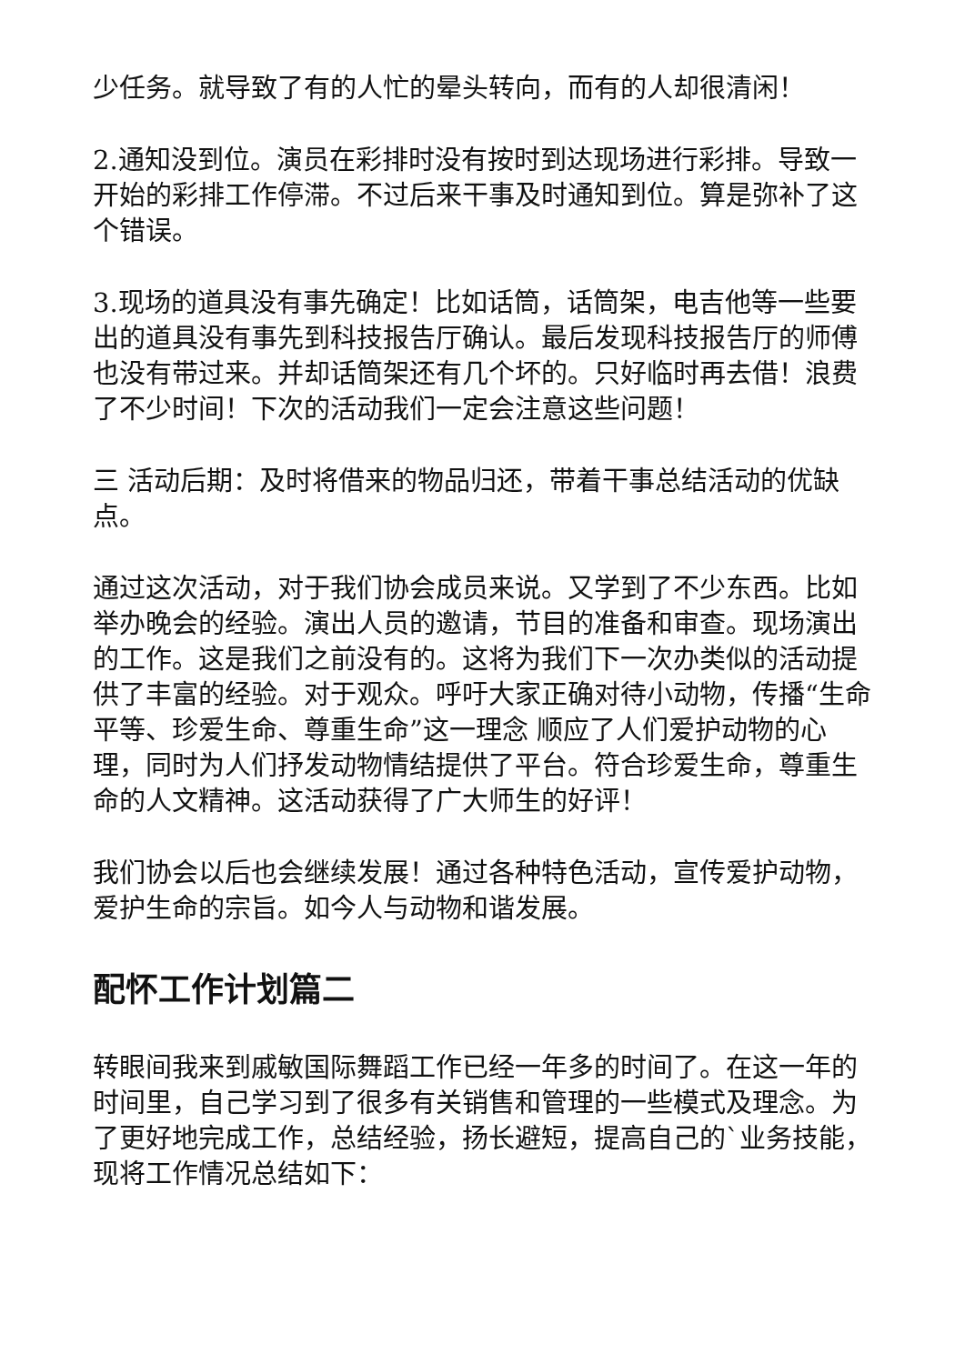少任务。就导致了有的人忙的晕头转向，而有的人却很清闲！
2.通知没到位。演员在彩排时没有按时到达现场进行彩排。导致一开始的彩排工作停滞。不过后来干事及时通知到位。算是弥补了这个错误。
3.现场的道具没有事先确定！比如话筒，话筒架，电吉他等一些要出的道具没有事先到科技报告厅确认。最后发现科技报告厅的师傅也没有带过来。并却话筒架还有几个坏的。只好临时再去借！浪费了不少时间！下次的活动我们一定会注意这些问题！
三 活动后期：及时将借来的物品归还，带着干事总结活动的优缺点。
通过这次活动，对于我们协会成员来说。又学到了不少东西。比如举办晚会的经验。演出人员的邀请，节目的准备和审查。现场演出的工作。这是我们之前没有的。这将为我们下一次办类似的活动提供了丰富的经验。对于观众。呼吁大家正确对待小动物，传播“生命平等、珍爱生命、尊重生命”这一理念 顺应了人们爱护动物的心理，同时为人们抒发动物情结提供了平台。符合珍爱生命，尊重生命的人文精神。这活动获得了广大师生的好评！
我们协会以后也会继续发展！通过各种特色活动，宣传爱护动物，爱护生命的宗旨。如今人与动物和谐发展。
配怀工作计划篇二
转眼间我来到戚敏国际舞蹈工作已经一年多的时间了。在这一年的时间里，自己学习到了很多有关销售和管理的一些模式及理念。为了更好地完成工作，总结经验，扬长避短，提高自己的`业务技能，现将工作情况总结如下：